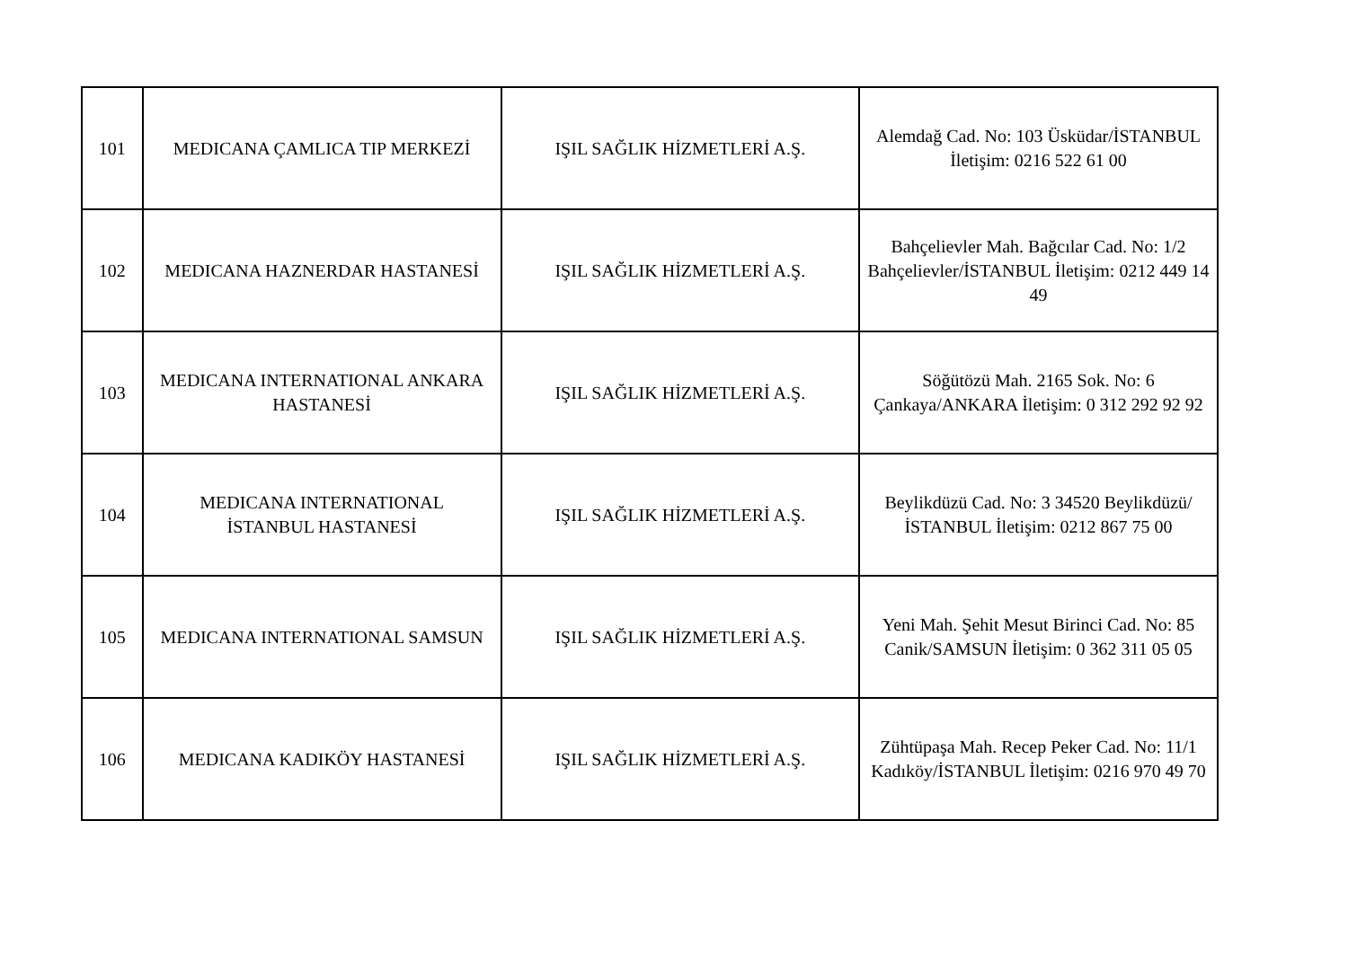| 101 | MEDICANA ÇAMLICA TIP MERKEZİ | IŞIL SAĞLIK HİZMETLERİ A.Ş. | Alemdağ Cad. No: 103 Üsküdar/İSTANBUL İletişim: 0216 522 61 00 |
| 102 | MEDICANA HAZNERDAR HASTANESİ | IŞIL SAĞLIK HİZMETLERİ A.Ş. | Bahçelievler Mah. Bağcılar Cad. No: 1/2 Bahçelievler/İSTANBUL İletişim: 0212 449 14 49 |
| 103 | MEDICANA INTERNATIONAL ANKARA HASTANESİ | IŞIL SAĞLIK HİZMETLERİ A.Ş. | Söğütözü Mah. 2165 Sok. No: 6 Çankaya/ANKARA İletişim: 0 312 292 92 92 |
| 104 | MEDICANA INTERNATIONAL İSTANBUL HASTANESİ | IŞIL SAĞLIK HİZMETLERİ A.Ş. | Beylikdüzü Cad. No: 3 34520 Beylikdüzü/İSTANBUL İletişim: 0212 867 75 00 |
| 105 | MEDICANA INTERNATIONAL SAMSUN | IŞIL SAĞLIK HİZMETLERİ A.Ş. | Yeni Mah. Şehit Mesut Birinci Cad. No: 85 Canik/SAMSUN İletişim: 0 362 311 05 05 |
| 106 | MEDICANA KADIKÖY HASTANESİ | IŞIL SAĞLIK HİZMETLERİ A.Ş. | Zühtüpaşa Mah. Recep Peker Cad. No: 11/1 Kadıköy/İSTANBUL İletişim: 0216 970 49 70 |